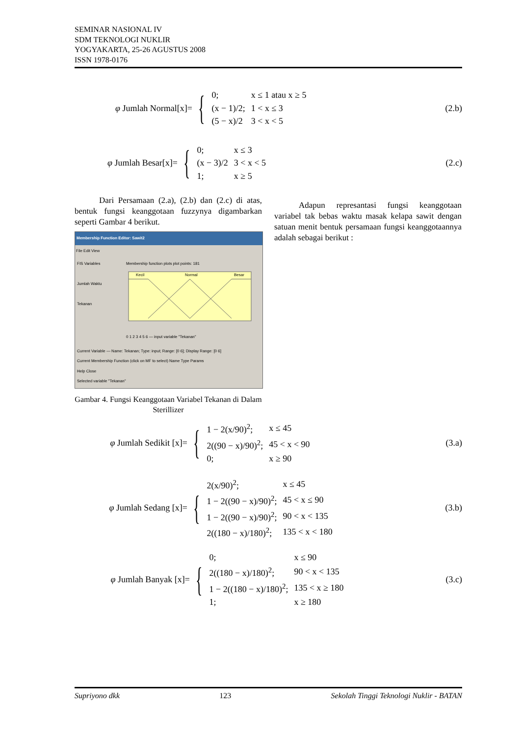SEMINAR NASIONAL IV
SDM TEKNOLOGI NUKLIR
YOGYAKARTA, 25-26 AGUSTUS 2008
ISSN 1978-0176
φ Jumlah Normal[x]=
{
| 0; | x ≤ 1 atau x ≥ 5 |
| (x − 1)/2; | 1 < x ≤ 3 |
| (5 − x)/2 | 3 < x < 5 |
(2.b)
φ Jumlah Besar[x]=
{
| 0; | x ≤ 3 |
| (x − 3)/2 | 3 < x < 5 |
| 1; | x ≥ 5 |
(2.c)
Dari Persamaan (2.a), (2.b) dan (2.c) di atas, bentuk fungsi keanggotaan fuzzynya digambarkan seperti Gambar 4 berikut.
Membership Function Editor: Sawit2
File Edit View
FIS Variables
Jumlah Waktu
Tekanan
Membership function plots plot points: 181
Kecil
Normal
Besar
0 1 2 3 4 5 6 — input variable "Tekanan"
Current Variable — Name: Tekanan; Type: input; Range: [0 6]; Display Range: [0 6]
Current Membership Function (click on MF to select) Name Type Params
Help Close
Selected variable "Tekanan"
Gambar 4. Fungsi Keanggotaan Variabel Tekanan di Dalam Sterillizer
Adapun represantasi fungsi keanggotaan variabel tak bebas waktu masak kelapa sawit dengan satuan menit bentuk persamaan fungsi keanggotaannya adalah sebagai berikut :
φ Jumlah Sedikit [x]=
{
| 1 − 2(x/90)<sup>2</sup>; | x ≤ 45 |
| 2((90 − x)/90)<sup>2</sup>; | 45 < x < 90 |
| 0; | x ≥ 90 |
(3.a)
φ Jumlah Sedang [x]=
{
| 2(x/90)<sup>2</sup>; | x ≤ 45 |
| 1 − 2((90 − x)/90)<sup>2</sup>; | 45 < x ≤ 90 |
| 1 − 2((90 − x)/90)<sup>2</sup>; | 90 < x < 135 |
| 2((180 − x)/180)<sup>2</sup>; | 135 < x < 180 |
(3.b)
φ Jumlah Banyak [x]=
{
| 0; | x ≤ 90 |
| 2((180 − x)/180)<sup>2</sup>; | 90 < x < 135 |
| 1 − 2((180 − x)/180)<sup>2</sup>; | 135 < x ≥ 180 |
| 1; | x ≥ 180 |
(3.c)
Supriyono dkk 123 Sekolah Tinggi Teknologi Nuklir - BATAN